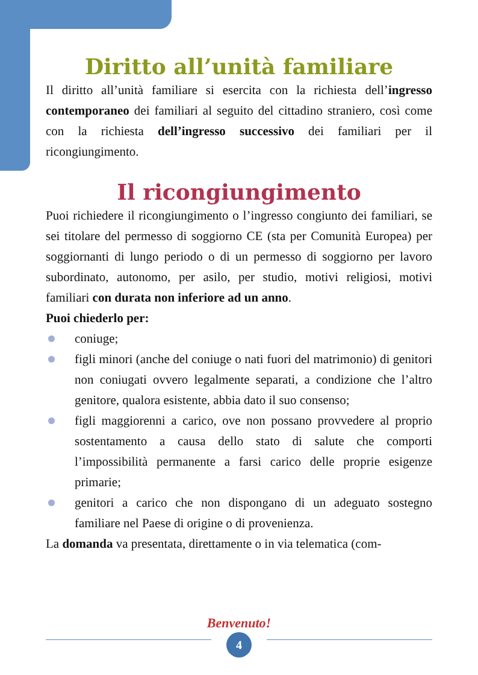Diritto all’unità familiare
Il diritto all’unità familiare si esercita con la richiesta dell’ingresso contemporaneo dei familiari al seguito del cittadino straniero, così come con la richiesta dell’ingresso successivo dei familiari per il ricongiungimento.
Il ricongiungimento
Puoi richiedere il ricongiungimento o l’ingresso congiunto dei familiari, se sei titolare del permesso di soggiorno CE (sta per Comunità Europea) per soggiornanti di lungo periodo o di un permesso di soggiorno per lavoro subordinato, autonomo, per asilo, per studio, motivi religiosi, motivi familiari con durata non inferiore ad un anno.
Puoi chiederlo per:
coniuge;
figli minori (anche del coniuge o nati fuori del matrimonio) di genitori non coniugati ovvero legalmente separati, a condizione che l’altro genitore, qualora esistente, abbia dato il suo consenso;
figli maggiorenni a carico, ove non possano provvedere al proprio sostentamento a causa dello stato di salute che comporti l’impossibilità permanente a farsi carico delle proprie esigenze primarie;
genitori a carico che non dispongano di un adeguato sostegno familiare nel Paese di origine o di provenienza.
La domanda va presentata, direttamente o in via telematica (com-
Benvenuto!
4